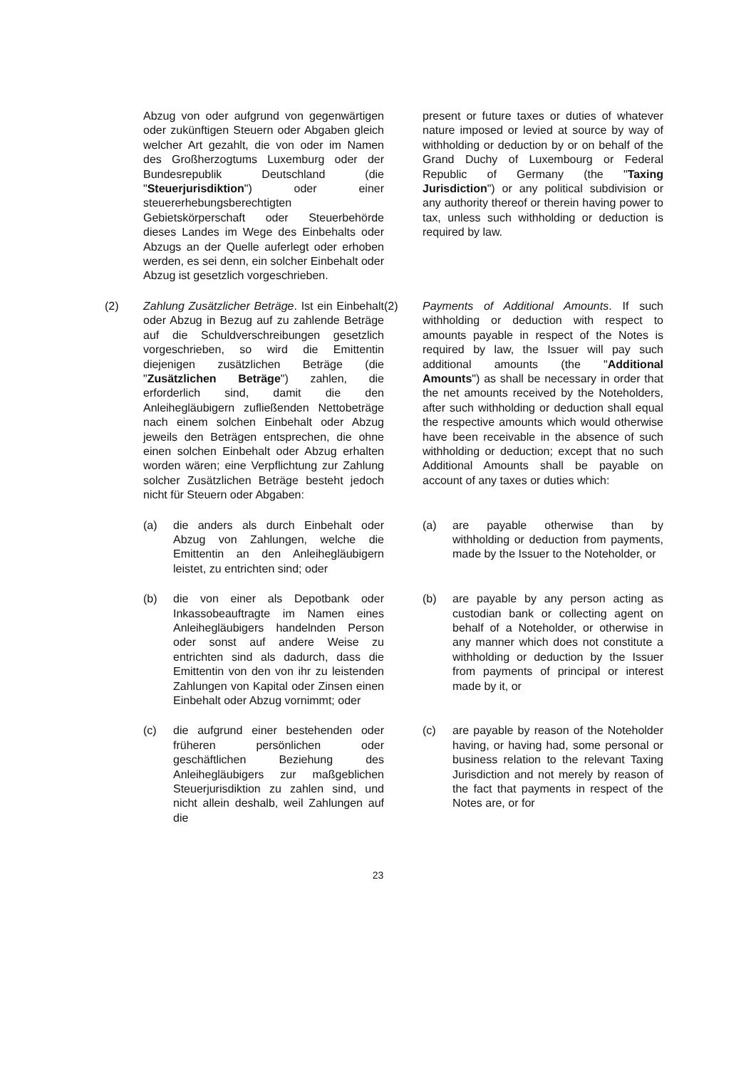Abzug von oder aufgrund von gegenwärtigen oder zukünftigen Steuern oder Abgaben gleich welcher Art gezahlt, die von oder im Namen des Großherzogtums Luxemburg oder der Bundesrepublik Deutschland (die "Steuerjurisdiktion") oder einer steuererhebungsberechtigten Gebietskörperschaft oder Steuerbehörde dieses Landes im Wege des Einbehalts oder Abzugs an der Quelle auferlegt oder erhoben werden, es sei denn, ein solcher Einbehalt oder Abzug ist gesetzlich vorgeschrieben.
present or future taxes or duties of whatever nature imposed or levied at source by way of withholding or deduction by or on behalf of the Grand Duchy of Luxembourg or Federal Republic of Germany (the "Taxing Jurisdiction") or any political subdivision or any authority thereof or therein having power to tax, unless such withholding or deduction is required by law.
(2) Zahlung Zusätzlicher Beträge. Ist ein Einbehalt oder Abzug in Bezug auf zu zahlende Beträge auf die Schuldverschreibungen gesetzlich vorgeschrieben, so wird die Emittentin diejenigen zusätzlichen Beträge (die "Zusätzlichen Beträge") zahlen, die erforderlich sind, damit die den Anleihegläubigern zufließenden Nettobeträge nach einem solchen Einbehalt oder Abzug jeweils den Beträgen entsprechen, die ohne einen solchen Einbehalt oder Abzug erhalten worden wären; eine Verpflichtung zur Zahlung solcher Zusätzlichen Beträge besteht jedoch nicht für Steuern oder Abgaben:
(2) Payments of Additional Amounts. If such withholding or deduction with respect to amounts payable in respect of the Notes is required by law, the Issuer will pay such additional amounts (the "Additional Amounts") as shall be necessary in order that the net amounts received by the Noteholders, after such withholding or deduction shall equal the respective amounts which would otherwise have been receivable in the absence of such withholding or deduction; except that no such Additional Amounts shall be payable on account of any taxes or duties which:
(a) die anders als durch Einbehalt oder Abzug von Zahlungen, welche die Emittentin an den Anleihegläubigern leistet, zu entrichten sind; oder
(a) are payable otherwise than by withholding or deduction from payments, made by the Issuer to the Noteholder, or
(b) die von einer als Depotbank oder Inkassobeauftragte im Namen eines Anleihegläubigers handelnden Person oder sonst auf andere Weise zu entrichten sind als dadurch, dass die Emittentin von den von ihr zu leistenden Zahlungen von Kapital oder Zinsen einen Einbehalt oder Abzug vornimmt; oder
(b) are payable by any person acting as custodian bank or collecting agent on behalf of a Noteholder, or otherwise in any manner which does not constitute a withholding or deduction by the Issuer from payments of principal or interest made by it, or
(c) die aufgrund einer bestehenden oder früheren persönlichen oder geschäftlichen Beziehung des Anleihegläubigers zur maßgeblichen Steuerjurisdiktion zu zahlen sind, und nicht allein deshalb, weil Zahlungen auf die
(c) are payable by reason of the Noteholder having, or having had, some personal or business relation to the relevant Taxing Jurisdiction and not merely by reason of the fact that payments in respect of the Notes are, or for
23